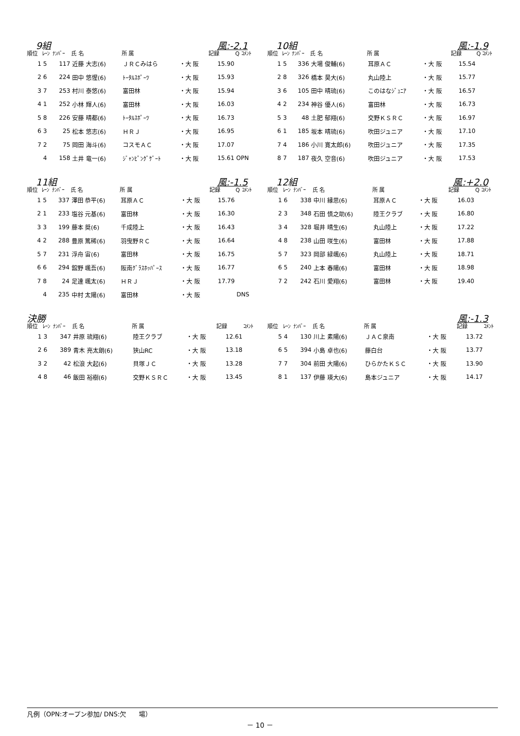9組 風:-2.1
| 順位 | ﾚｰﾝ | ﾅﾝﾊﾞｰ | 氏 名 | 所 属 | | 記録 | Q ｺﾒﾝﾄ |
| --- | --- | --- | --- | --- | --- | --- | --- |
| 1 | 5 | 117 | 近藤 大志(6) | ＪＲＣみはら | ・大 阪 | 15.90 | |
| 2 | 6 | 224 | 田中 悠惺(6) | ﾄｰﾀﾙｽﾎﾟｰﾂ | ・大 阪 | 15.93 | |
| 3 | 7 | 253 | 村川 泰悠(6) | 富田林 | ・大 阪 | 15.94 | |
| 4 | 1 | 252 | 小林 輝人(6) | 富田林 | ・大 阪 | 16.03 | |
| 5 | 8 | 226 | 安藤 晴都(6) | ﾄｰﾀﾙｽﾎﾟｰﾂ | ・大 阪 | 16.73 | |
| 6 | 3 | 25 | 松本 悠志(6) | ＨＲＪ | ・大 阪 | 16.95 | |
| 7 | 2 | 75 | 岡田 海斗(6) | コスモＡＣ | ・大 阪 | 17.07 | |
| | 4 | 158 | 土井 竜一(6) | ｼﾞｬﾝﾋﾟﾝｸﾞｹﾞｰﾄ | ・大 阪 | 15.61 | OPN |
10組 風:-1.9
| 順位 | ﾚｰﾝ | ﾅﾝﾊﾞｰ | 氏 名 | 所 属 | | 記録 | Q ｺﾒﾝﾄ |
| --- | --- | --- | --- | --- | --- | --- | --- |
| 1 | 5 | 336 | 大場 俊輔(6) | 耳原ＡＣ | ・大 阪 | 15.54 | |
| 2 | 8 | 326 | 橋本 昊大(6) | 丸山陸上 | ・大 阪 | 15.77 | |
| 3 | 6 | 105 | 田中 晴琉(6) | このはなｼﾞｭﾆｱ | ・大 阪 | 16.57 | |
| 4 | 2 | 234 | 神谷 優人(6) | 富田林 | ・大 阪 | 16.73 | |
| 5 | 3 | 48 | 土肥 郁翔(6) | 交野ＫＳＲＣ | ・大 阪 | 16.97 | |
| 6 | 1 | 185 | 坂本 晴琉(6) | 吹田ジュニア | ・大 阪 | 17.10 | |
| 7 | 4 | 186 | 小川 寛太郎(6) | 吹田ジュニア | ・大 阪 | 17.35 | |
| 8 | 7 | 187 | 夜久 空音(6) | 吹田ジュニア | ・大 阪 | 17.53 | |
11組 風:-1.5
| 順位 | ﾚｰﾝ | ﾅﾝﾊﾞｰ | 氏 名 | 所 属 | | 記録 | Q ｺﾒﾝﾄ |
| --- | --- | --- | --- | --- | --- | --- | --- |
| 1 | 5 | 337 | 澤田 恭平(6) | 耳原ＡＣ | ・大 阪 | 15.76 | |
| 2 | 1 | 233 | 塩谷 元基(6) | 富田林 | ・大 阪 | 16.30 | |
| 3 | 3 | 199 | 藤本 奨(6) | 千成陸上 | ・大 阪 | 16.43 | |
| 4 | 2 | 288 | 豊原 篤稀(6) | 羽曳野ＲＣ | ・大 阪 | 16.64 | |
| 5 | 7 | 231 | 浮舟 宙(6) | 富田林 | ・大 阪 | 16.75 | |
| 6 | 6 | 294 | 舘野 颯吾(6) | 阪南ｸﾞﾗｽﾎｯﾊﾟｰｽ | ・大 阪 | 16.77 | |
| 7 | 8 | 24 | 足達 颯太(6) | ＨＲＪ | ・大 阪 | 17.79 | |
| | 4 | 235 | 中村 太陽(6) | 富田林 | ・大 阪 | | DNS |
12組 風:+2.0
| 順位 | ﾚｰﾝ | ﾅﾝﾊﾞｰ | 氏 名 | 所 属 | | 記録 | Q ｺﾒﾝﾄ |
| --- | --- | --- | --- | --- | --- | --- | --- |
| 1 | 6 | 338 | 中川 縁思(6) | 耳原ＡＣ | ・大 阪 | 16.03 | |
| 2 | 3 | 348 | 石田 慎之助(6) | 陸王クラブ | ・大 阪 | 16.80 | |
| 3 | 4 | 328 | 堀井 晴生(6) | 丸山陸上 | ・大 阪 | 17.22 | |
| 4 | 8 | 238 | 山田 咲生(6) | 富田林 | ・大 阪 | 17.88 | |
| 5 | 7 | 323 | 岡部 緑颯(6) | 丸山陸上 | ・大 阪 | 18.71 | |
| 6 | 5 | 240 | 上本 春陽(6) | 富田林 | ・大 阪 | 18.98 | |
| 7 | 2 | 242 | 石川 愛翔(6) | 富田林 | ・大 阪 | 19.40 | |
決勝 風:-1.3
| 順位 | ﾚｰﾝ | ﾅﾝﾊﾞｰ | 氏 名 | 所 属 | | 記録 | ｺﾒﾝﾄ |
| --- | --- | --- | --- | --- | --- | --- | --- |
| 1 | 3 | 347 | 井原 琉翔(6) | 陸王クラブ | ・大 阪 | 12.61 | |
| 2 | 6 | 389 | 青木 亮太朗(6) | 狭山RC | ・大 阪 | 13.18 | |
| 3 | 2 | 42 | 松浪 大起(6) | 貝塚ＪＣ | ・大 阪 | 13.28 | |
| 4 | 8 | 46 | 飯田 裕樹(6) | 交野ＫＳＲＣ | ・大 阪 | 13.45 | |
| 順位 | ﾚｰﾝ | ﾅﾝﾊﾞｰ | 氏 名 | 所 属 | | 記録 | ｺﾒﾝﾄ |
| --- | --- | --- | --- | --- | --- | --- | --- |
| 5 | 4 | 130 | 川上 素陽(6) | ＪＡＣ泉南 | ・大 阪 | 13.72 | |
| 6 | 5 | 394 | 小島 卓也(6) | 藤白台 | ・大 阪 | 13.77 | |
| 7 | 7 | 304 | 前田 大陽(6) | ひらかたＫＳＣ | ・大 阪 | 13.90 | |
| 8 | 1 | 137 | 伊藤 瑛大(6) | 島本ジュニア | ・大 阪 | 14.17 | |
凡例（OPN:オープン参加/ DNS:欠　　場）
－ 10 －